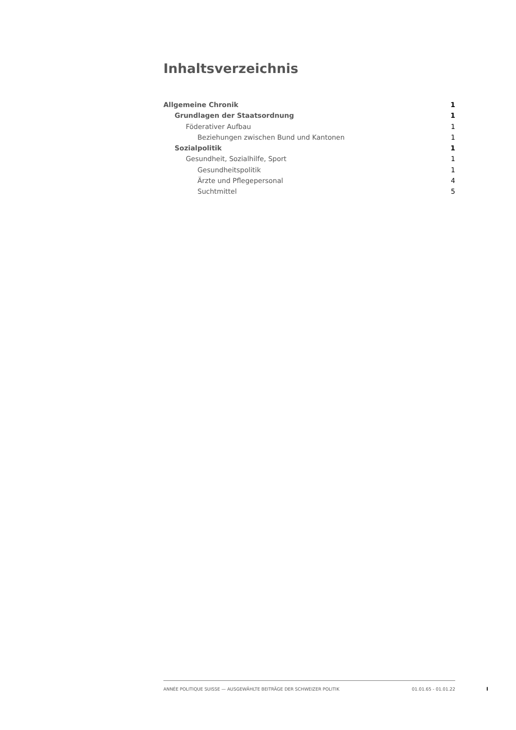Inhaltsverzeichnis
Allgemeine Chronik 1
Grundlagen der Staatsordnung 1
Föderativer Aufbau 1
Beziehungen zwischen Bund und Kantonen 1
Sozialpolitik 1
Gesundheit, Sozialhilfe, Sport 1
Gesundheitspolitik 1
Ärzte und Pflegepersonal 4
Suchtmittel 5
ANNÉE POLITIQUE SUISSE — AUSGEWÄHLTE BEITRÄGE DER SCHWEIZER POLITIK 01.01.65 - 01.01.22
I